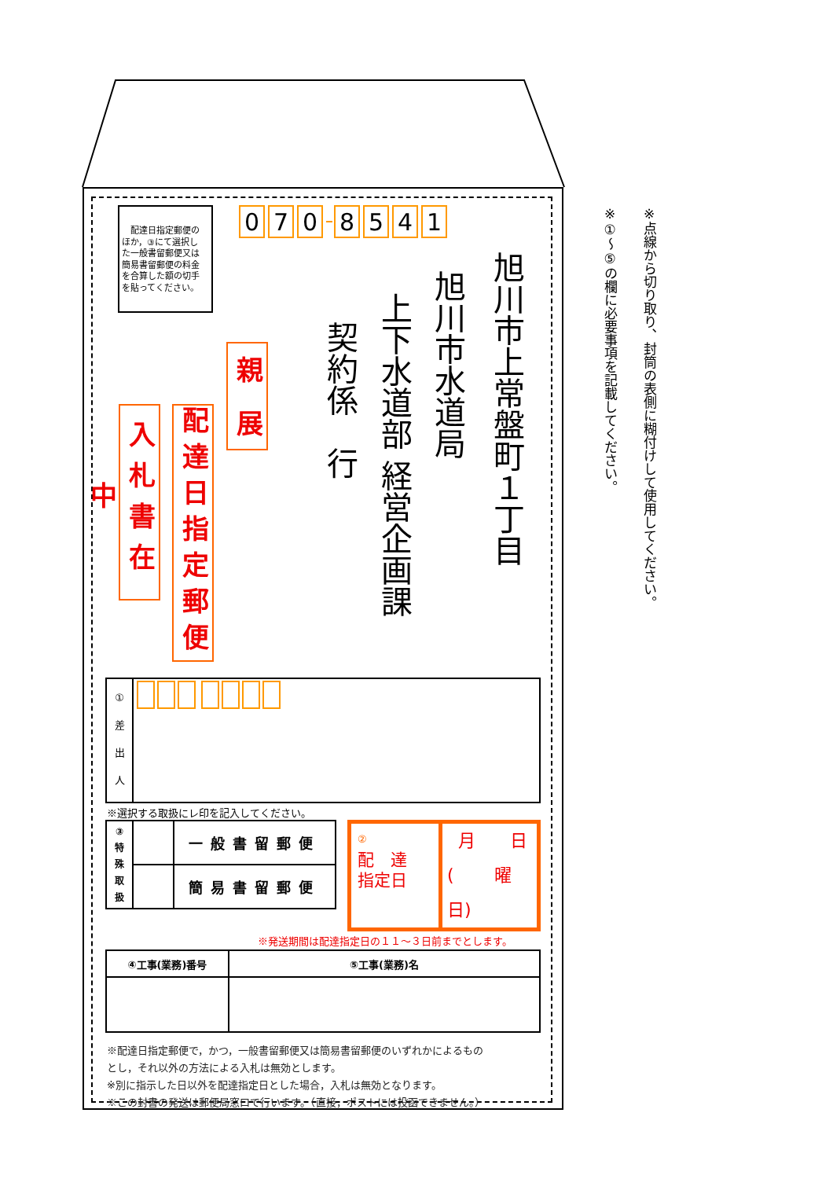0 7 0 8541
旭川市上常盤町１丁目
旭川市水道局
上下水道部 経営企画課
契約係　行
親　展
配達日指定郵便
入札書在中
　配達日指定郵便の
ほか，③にて選択し
た一般書留郵便又は
簡易書留郵便の料金
を合算した額の切手
を貼ってください。
| ① 差 出 人 | |
※選択する取扱にレ印を記入してください。
| ③ 特 殊 取 扱 | | 一般書留郵便 |
| | | 簡易書留郵便 |
| ② 配 達 指定日 | 月 日 ( 曜日) |
※発送期間は配達指定日の１１～３日前までとします。
| ④工事(業務)番号 | ⑤工事(業務)名 |
| --- | --- |
※配達日指定郵便で，かつ，一般書留郵便又は簡易書留郵便のいずれかによるもの
とし，それ以外の方法による入札は無効とします。
※別に指示した日以外を配達指定日とした場合，入札は無効となります。
※この封書の発送は郵便局窓口で行います。（直接，ポストには投函できません。）
※点線から切り取り、封筒の表側に糊付けして使用してください。
※①～⑤の欄に必要事項を記載してください。